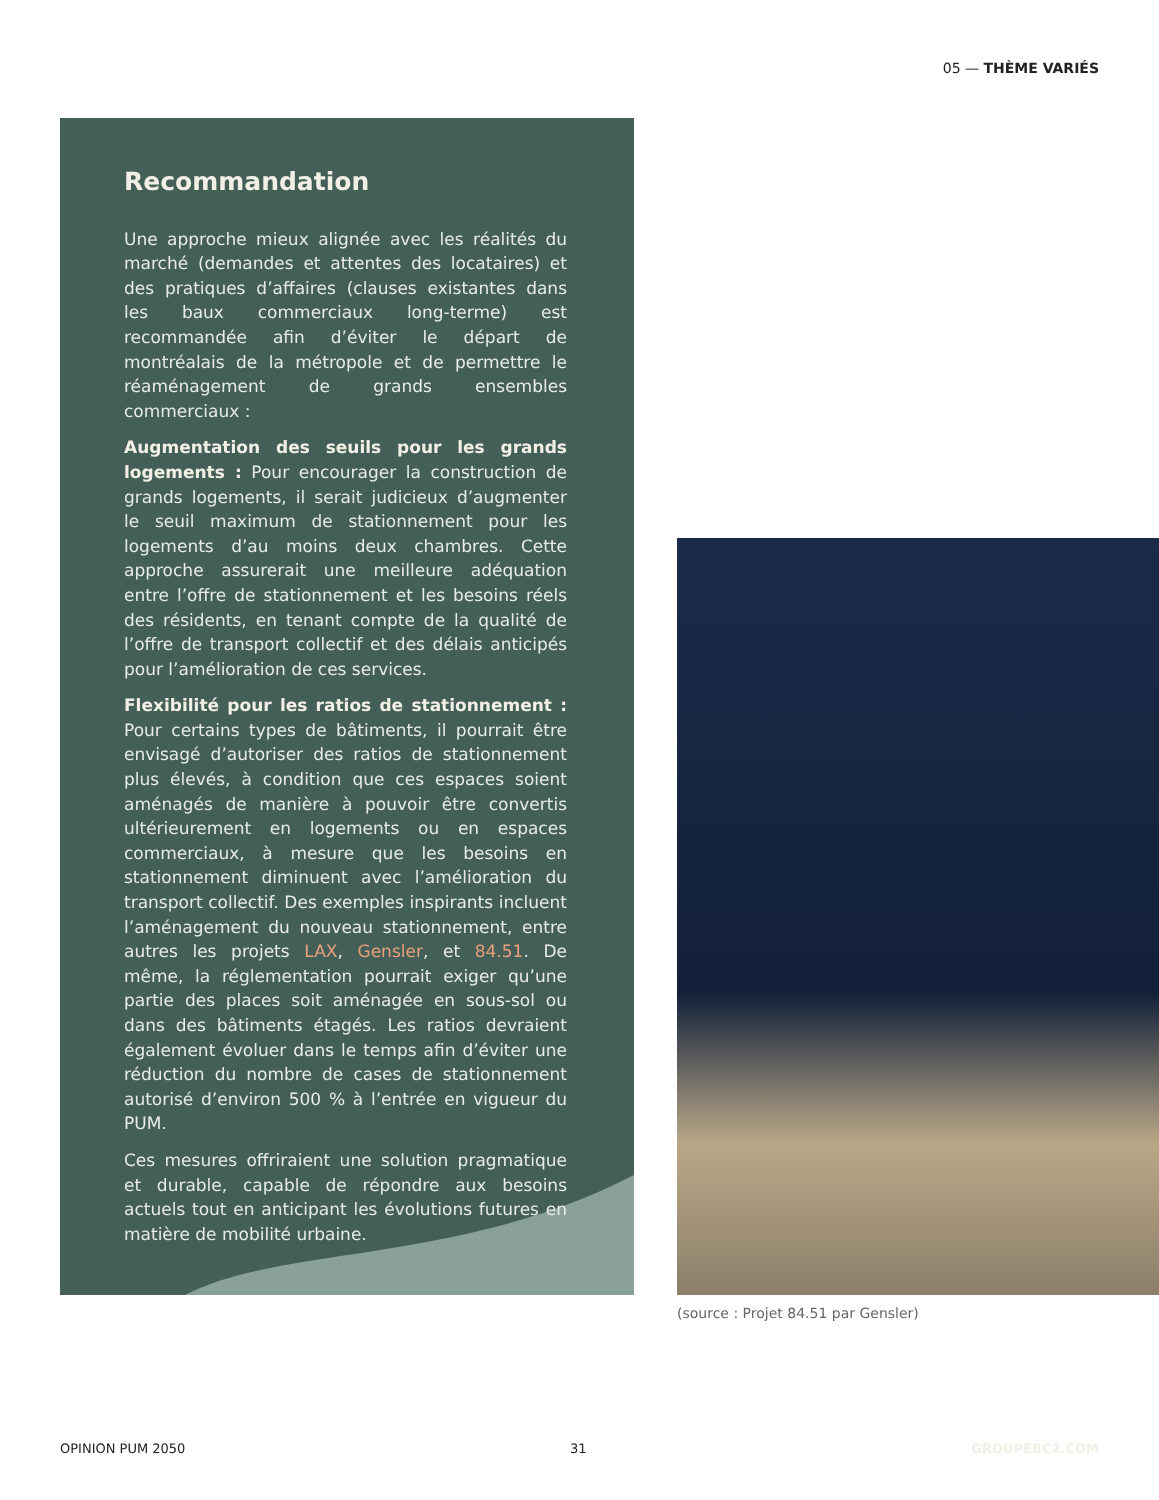05 — THÈME VARIÉS
Recommandation
Une approche mieux alignée avec les réalités du marché (demandes et attentes des locataires) et des pratiques d’affaires (clauses existantes dans les baux commerciaux long-terme) est recommandée afin d’éviter le départ de montréalais de la métropole et de permettre le réaménagement de grands ensembles commerciaux :
Augmentation des seuils pour les grands logements : Pour encourager la construction de grands logements, il serait judicieux d’augmenter le seuil maximum de stationnement pour les logements d’au moins deux chambres. Cette approche assurerait une meilleure adéquation entre l’offre de stationnement et les besoins réels des résidents, en tenant compte de la qualité de l’offre de transport collectif et des délais anticipés pour l’amélioration de ces services.
Flexibilité pour les ratios de stationnement : Pour certains types de bâtiments, il pourrait être envisagé d’autoriser des ratios de stationnement plus élevés, à condition que ces espaces soient aménagés de manière à pouvoir être convertis ultérieurement en logements ou en espaces commerciaux, à mesure que les besoins en stationnement diminuent avec l’amélioration du transport collectif. Des exemples inspirants incluent l’aménagement du nouveau stationnement, entre autres les projets LAX, Gensler, et 84.51. De même, la réglementation pourrait exiger qu’une partie des places soit aménagée en sous-sol ou dans des bâtiments étagés. Les ratios devraient également évoluer dans le temps afin d’éviter une réduction du nombre de cases de stationnement autorisé d’environ 500 % à l’entrée en vigueur du PUM.
Ces mesures offriraient une solution pragmatique et durable, capable de répondre aux besoins actuels tout en anticipant les évolutions futures en matière de mobilité urbaine.
(source : Projet 84.51 par Gensler)
OPINION PUM 2050 31 GROUPEBC2.COM